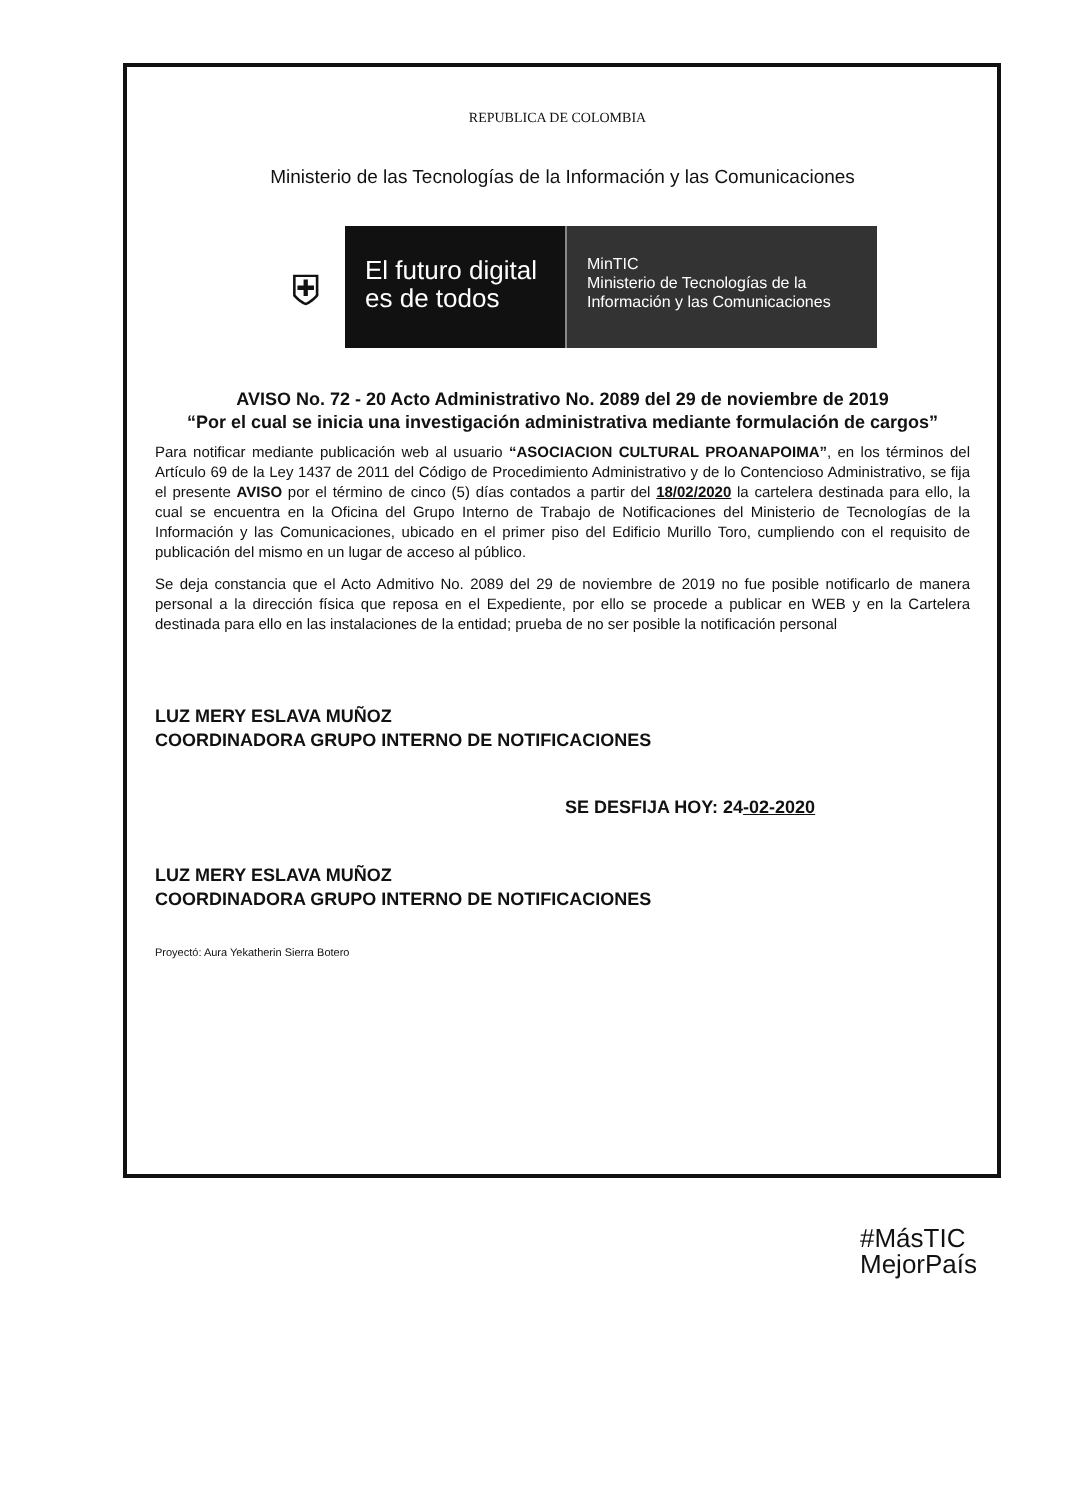REPUBLICA DE COLOMBIA
Ministerio de las Tecnologías de la Información y las Comunicaciones
⛨
El futuro digital
es de todos
MinTIC
Ministerio de Tecnologías de la
Información y las Comunicaciones
AVISO No. 72 - 20 Acto Administrativo No. 2089 del 29 de noviembre de 2019
“Por el cual se inicia una investigación administrativa mediante formulación de cargos”
Para notificar mediante publicación web al usuario “ASOCIACION CULTURAL PROANAPOIMA”, en los términos del Artículo 69 de la Ley 1437 de 2011 del Código de Procedimiento Administrativo y de lo Contencioso Administrativo, se fija el presente AVISO por el término de cinco (5) días contados a partir del 18/02/2020 la cartelera destinada para ello, la cual se encuentra en la Oficina del Grupo Interno de Trabajo de Notificaciones del Ministerio de Tecnologías de la Información y las Comunicaciones, ubicado en el primer piso del Edificio Murillo Toro, cumpliendo con el requisito de publicación del mismo en un lugar de acceso al público.
Se deja constancia que el Acto Admitivo No. 2089 del 29 de noviembre de 2019 no fue posible notificarlo de manera personal a la dirección física que reposa en el Expediente, por ello se procede a publicar en WEB y en la Cartelera destinada para ello en las instalaciones de la entidad; prueba de no ser posible la notificación personal
LUZ MERY ESLAVA MUÑOZ
COORDINADORA GRUPO INTERNO DE NOTIFICACIONES
SE DESFIJA HOY: 24-02-2020
LUZ MERY ESLAVA MUÑOZ
COORDINADORA GRUPO INTERNO DE NOTIFICACIONES
Proyectó: Aura Yekatherin Sierra Botero
#MásTIC
MejorPaís